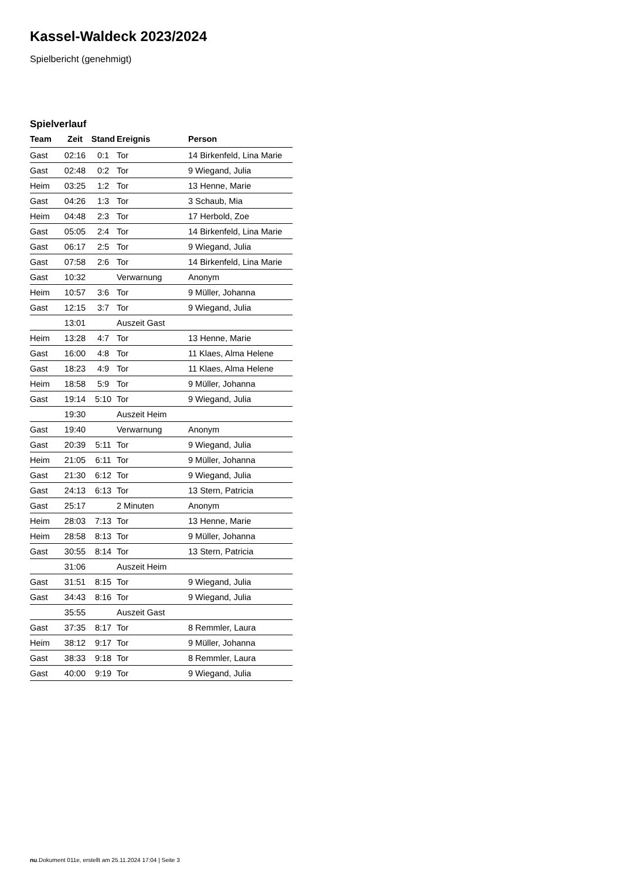Kassel-Waldeck 2023/2024
Spielbericht (genehmigt)
Spielverlauf
| Team | Zeit | Stand | Ereignis | Person |
| --- | --- | --- | --- | --- |
| Gast | 02:16 | 0:1 | Tor | 14 Birkenfeld, Lina Marie |
| Gast | 02:48 | 0:2 | Tor | 9 Wiegand, Julia |
| Heim | 03:25 | 1:2 | Tor | 13 Henne, Marie |
| Gast | 04:26 | 1:3 | Tor | 3 Schaub, Mia |
| Heim | 04:48 | 2:3 | Tor | 17 Herbold, Zoe |
| Gast | 05:05 | 2:4 | Tor | 14 Birkenfeld, Lina Marie |
| Gast | 06:17 | 2:5 | Tor | 9 Wiegand, Julia |
| Gast | 07:58 | 2:6 | Tor | 14 Birkenfeld, Lina Marie |
| Gast | 10:32 | | Verwarnung | Anonym |
| Heim | 10:57 | 3:6 | Tor | 9 Müller, Johanna |
| Gast | 12:15 | 3:7 | Tor | 9 Wiegand, Julia |
| | 13:01 | | Auszeit Gast | |
| Heim | 13:28 | 4:7 | Tor | 13 Henne, Marie |
| Gast | 16:00 | 4:8 | Tor | 11 Klaes, Alma Helene |
| Gast | 18:23 | 4:9 | Tor | 11 Klaes, Alma Helene |
| Heim | 18:58 | 5:9 | Tor | 9 Müller, Johanna |
| Gast | 19:14 | 5:10 | Tor | 9 Wiegand, Julia |
| | 19:30 | | Auszeit Heim | |
| Gast | 19:40 | | Verwarnung | Anonym |
| Gast | 20:39 | 5:11 | Tor | 9 Wiegand, Julia |
| Heim | 21:05 | 6:11 | Tor | 9 Müller, Johanna |
| Gast | 21:30 | 6:12 | Tor | 9 Wiegand, Julia |
| Gast | 24:13 | 6:13 | Tor | 13 Stern, Patricia |
| Gast | 25:17 | | 2 Minuten | Anonym |
| Heim | 28:03 | 7:13 | Tor | 13 Henne, Marie |
| Heim | 28:58 | 8:13 | Tor | 9 Müller, Johanna |
| Gast | 30:55 | 8:14 | Tor | 13 Stern, Patricia |
| | 31:06 | | Auszeit Heim | |
| Gast | 31:51 | 8:15 | Tor | 9 Wiegand, Julia |
| Gast | 34:43 | 8:16 | Tor | 9 Wiegand, Julia |
| | 35:55 | | Auszeit Gast | |
| Gast | 37:35 | 8:17 | Tor | 8 Remmler, Laura |
| Heim | 38:12 | 9:17 | Tor | 9 Müller, Johanna |
| Gast | 38:33 | 9:18 | Tor | 8 Remmler, Laura |
| Gast | 40:00 | 9:19 | Tor | 9 Wiegand, Julia |
nu.Dokument 011e, erstellt am 25.11.2024 17:04 | Seite 3